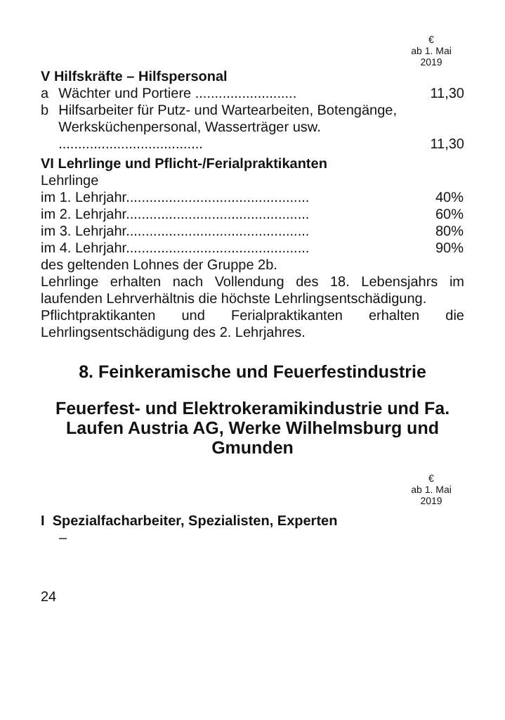€
ab 1. Mai
2019
V Hilfskräfte – Hilfspersonal
| a | Wächter und Portiere .......................... | 11,30 |
| b | Hilfsarbeiter für Putz- und Wartearbeiten, Botengänge, Werksküchenpersonal, Wasserträger usw. ..................................... | 11,30 |
VI Lehrlinge und Pflicht-/Ferialpraktikanten
Lehrlinge
| im 1. Lehrjahr............................................... | 40% |
| im 2. Lehrjahr............................................... | 60% |
| im 3. Lehrjahr............................................... | 80% |
| im 4. Lehrjahr............................................... | 90% |
des geltenden Lohnes der Gruppe 2b.
Lehrlinge erhalten nach Vollendung des 18. Lebensjahrs im laufenden Lehrverhältnis die höchste Lehrlingsentschädigung.
Pflichtpraktikanten und Ferialpraktikanten erhalten die Lehrlingsentschädigung des 2. Lehrjahres.
8. Feinkeramische und Feuerfestindustrie
Feuerfest- und Elektrokeramikindustrie und Fa. Laufen Austria AG, Werke Wilhelmsburg und Gmunden
€
ab 1. Mai
2019
I Spezialfacharbeiter, Spezialisten, Experten
–
24